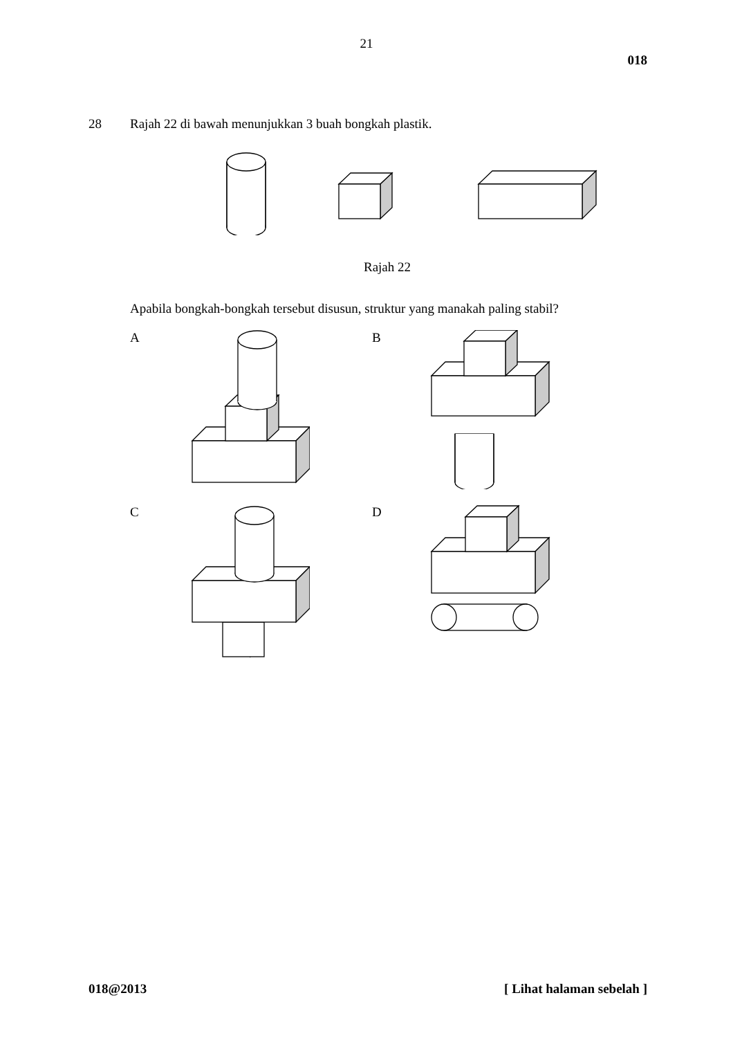21
018
28 Rajah 22 di bawah menunjukkan 3 buah bongkah plastik.
Rajah 22
Apabila bongkah-bongkah tersebut disusun, struktur yang manakah paling stabil?
A
B
C
D
018@2013 [ Lihat halaman sebelah ]